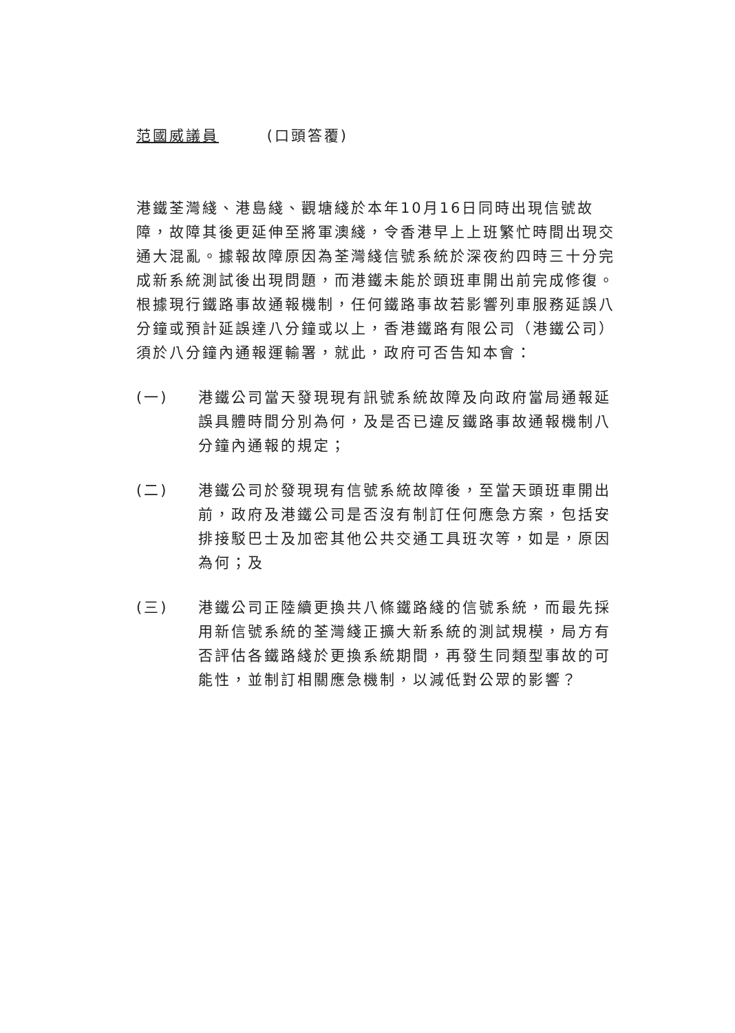范國威議員 (口頭答覆)
港鐵荃灣綫、港島綫、觀塘綫於本年10月16日同時出現信號故障，故障其後更延伸至將軍澳綫，令香港早上上班繁忙時間出現交通大混亂。據報故障原因為荃灣綫信號系統於深夜約四時三十分完成新系統測試後出現問題，而港鐵未能於頭班車開出前完成修復。根據現行鐵路事故通報機制，任何鐵路事故若影響列車服務延誤八分鐘或預計延誤達八分鐘或以上，香港鐵路有限公司（港鐵公司）須於八分鐘內通報運輸署，就此，政府可否告知本會：
(一) 港鐵公司當天發現現有訊號系統故障及向政府當局通報延誤具體時間分別為何，及是否已違反鐵路事故通報機制八分鐘內通報的規定；
(二) 港鐵公司於發現現有信號系統故障後，至當天頭班車開出前，政府及港鐵公司是否沒有制訂任何應急方案，包括安排接駁巴士及加密其他公共交通工具班次等，如是，原因為何；及
(三) 港鐵公司正陸續更換共八條鐵路綫的信號系統，而最先採用新信號系統的荃灣綫正擴大新系統的測試規模，局方有否評估各鐵路綫於更換系統期間，再發生同類型事故的可能性，並制訂相關應急機制，以減低對公眾的影響？